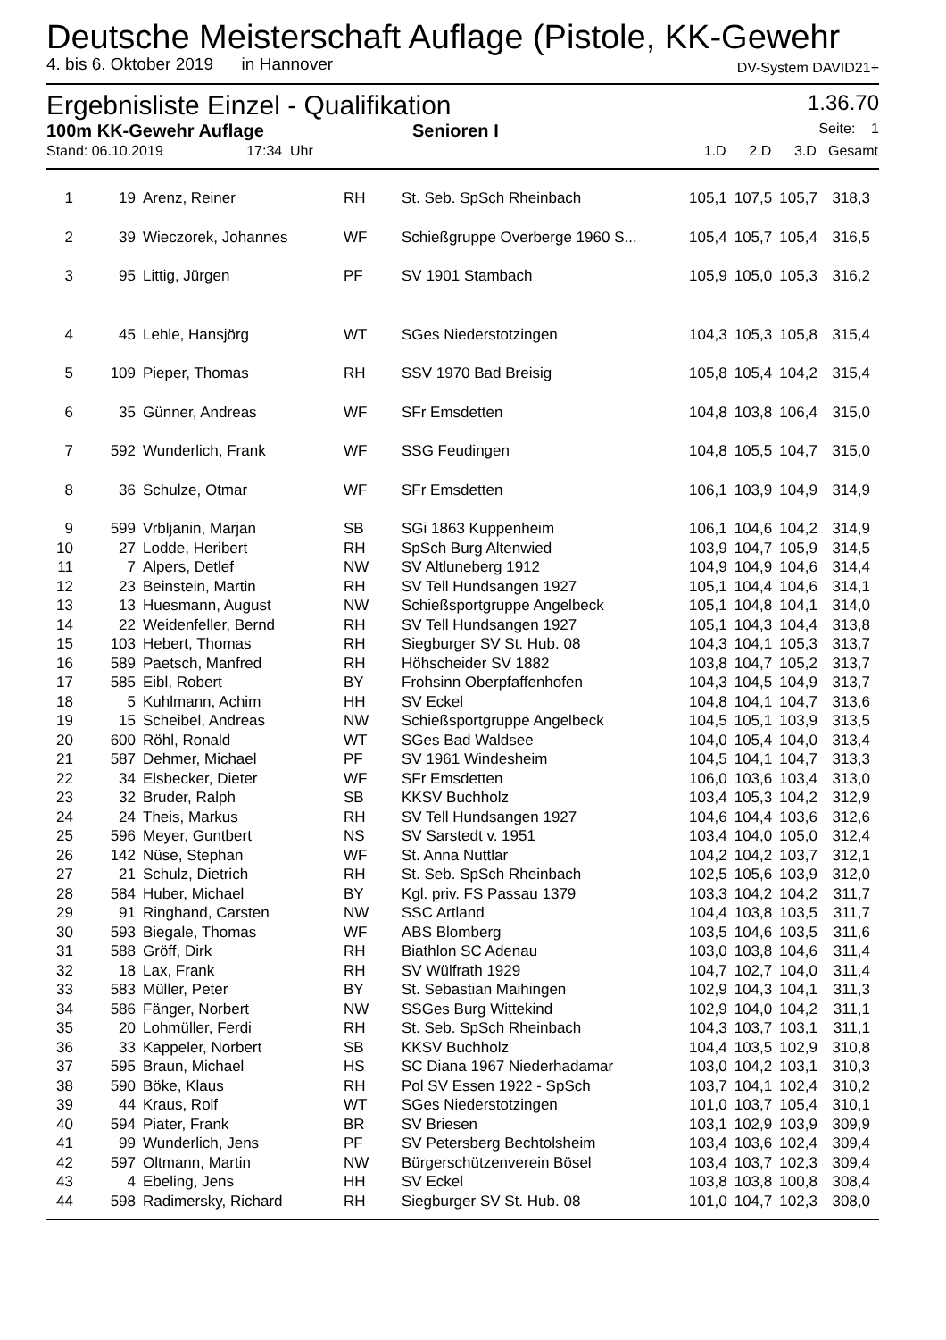Deutsche Meisterschaft Auflage (Pistole, KK-Gewehr
4. bis 6. Oktober 2019 in Hannover DV-System DAVID21+
Ergebnisliste Einzel - Qualifikation 1.36.70
100m KK-Gewehr Auflage Senioren I Seite: 1
| Stand: 06.10.2019 17:34 Uhr | | | | | 1.D | 2.D | 3.D | Gesamt |
| 1 | 19 | Arenz, Reiner | RH | St. Seb. SpSch Rheinbach | 105,1 | 107,5 | 105,7 | 318,3 |
| 2 | 39 | Wieczorek, Johannes | WF | Schießgruppe Overberge 1960 S... | 105,4 | 105,7 | 105,4 | 316,5 |
| 3 | 95 | Littig, Jürgen | PF | SV 1901 Stambach | 105,9 | 105,0 | 105,3 | 316,2 |
| 4 | 45 | Lehle, Hansjörg | WT | SGes Niederstotzingen | 104,3 | 105,3 | 105,8 | 315,4 |
| 5 | 109 | Pieper, Thomas | RH | SSV 1970 Bad Breisig | 105,8 | 105,4 | 104,2 | 315,4 |
| 6 | 35 | Günner, Andreas | WF | SFr Emsdetten | 104,8 | 103,8 | 106,4 | 315,0 |
| 7 | 592 | Wunderlich, Frank | WF | SSG Feudingen | 104,8 | 105,5 | 104,7 | 315,0 |
| 8 | 36 | Schulze, Otmar | WF | SFr Emsdetten | 106,1 | 103,9 | 104,9 | 314,9 |
| 9 | 599 | Vrbljanin, Marjan | SB | SGi 1863 Kuppenheim | 106,1 | 104,6 | 104,2 | 314,9 |
| 10 | 27 | Lodde, Heribert | RH | SpSch Burg Altenwied | 103,9 | 104,7 | 105,9 | 314,5 |
| 11 | 7 | Alpers, Detlef | NW | SV Altluneberg 1912 | 104,9 | 104,9 | 104,6 | 314,4 |
| 12 | 23 | Beinstein, Martin | RH | SV Tell Hundsangen 1927 | 105,1 | 104,4 | 104,6 | 314,1 |
| 13 | 13 | Huesmann, August | NW | Schießsportgruppe Angelbeck | 105,1 | 104,8 | 104,1 | 314,0 |
| 14 | 22 | Weidenfeller, Bernd | RH | SV Tell Hundsangen 1927 | 105,1 | 104,3 | 104,4 | 313,8 |
| 15 | 103 | Hebert, Thomas | RH | Siegburger SV St. Hub. 08 | 104,3 | 104,1 | 105,3 | 313,7 |
| 16 | 589 | Paetsch, Manfred | RH | Höhscheider SV 1882 | 103,8 | 104,7 | 105,2 | 313,7 |
| 17 | 585 | Eibl, Robert | BY | Frohsinn Oberpfaffenhofen | 104,3 | 104,5 | 104,9 | 313,7 |
| 18 | 5 | Kuhlmann, Achim | HH | SV Eckel | 104,8 | 104,1 | 104,7 | 313,6 |
| 19 | 15 | Scheibel, Andreas | NW | Schießsportgruppe Angelbeck | 104,5 | 105,1 | 103,9 | 313,5 |
| 20 | 600 | Röhl, Ronald | WT | SGes Bad Waldsee | 104,0 | 105,4 | 104,0 | 313,4 |
| 21 | 587 | Dehmer, Michael | PF | SV 1961 Windesheim | 104,5 | 104,1 | 104,7 | 313,3 |
| 22 | 34 | Elsbecker, Dieter | WF | SFr Emsdetten | 106,0 | 103,6 | 103,4 | 313,0 |
| 23 | 32 | Bruder, Ralph | SB | KKSV Buchholz | 103,4 | 105,3 | 104,2 | 312,9 |
| 24 | 24 | Theis, Markus | RH | SV Tell Hundsangen 1927 | 104,6 | 104,4 | 103,6 | 312,6 |
| 25 | 596 | Meyer, Guntbert | NS | SV Sarstedt v. 1951 | 103,4 | 104,0 | 105,0 | 312,4 |
| 26 | 142 | Nüse, Stephan | WF | St. Anna Nuttlar | 104,2 | 104,2 | 103,7 | 312,1 |
| 27 | 21 | Schulz, Dietrich | RH | St. Seb. SpSch Rheinbach | 102,5 | 105,6 | 103,9 | 312,0 |
| 28 | 584 | Huber, Michael | BY | Kgl. priv. FS Passau 1379 | 103,3 | 104,2 | 104,2 | 311,7 |
| 29 | 91 | Ringhand, Carsten | NW | SSC Artland | 104,4 | 103,8 | 103,5 | 311,7 |
| 30 | 593 | Biegale, Thomas | WF | ABS Blomberg | 103,5 | 104,6 | 103,5 | 311,6 |
| 31 | 588 | Gröff, Dirk | RH | Biathlon SC Adenau | 103,0 | 103,8 | 104,6 | 311,4 |
| 32 | 18 | Lax, Frank | RH | SV Wülfrath 1929 | 104,7 | 102,7 | 104,0 | 311,4 |
| 33 | 583 | Müller, Peter | BY | St. Sebastian Maihingen | 102,9 | 104,3 | 104,1 | 311,3 |
| 34 | 586 | Fänger, Norbert | NW | SSGes Burg Wittekind | 102,9 | 104,0 | 104,2 | 311,1 |
| 35 | 20 | Lohmüller, Ferdi | RH | St. Seb. SpSch Rheinbach | 104,3 | 103,7 | 103,1 | 311,1 |
| 36 | 33 | Kappeler, Norbert | SB | KKSV Buchholz | 104,4 | 103,5 | 102,9 | 310,8 |
| 37 | 595 | Braun, Michael | HS | SC Diana 1967 Niederhadamar | 103,0 | 104,2 | 103,1 | 310,3 |
| 38 | 590 | Böke, Klaus | RH | Pol SV Essen 1922 - SpSch | 103,7 | 104,1 | 102,4 | 310,2 |
| 39 | 44 | Kraus, Rolf | WT | SGes Niederstotzingen | 101,0 | 103,7 | 105,4 | 310,1 |
| 40 | 594 | Piater, Frank | BR | SV Briesen | 103,1 | 102,9 | 103,9 | 309,9 |
| 41 | 99 | Wunderlich, Jens | PF | SV Petersberg Bechtolsheim | 103,4 | 103,6 | 102,4 | 309,4 |
| 42 | 597 | Oltmann, Martin | NW | Bürgerschützenverein Bösel | 103,4 | 103,7 | 102,3 | 309,4 |
| 43 | 4 | Ebeling, Jens | HH | SV Eckel | 103,8 | 103,8 | 100,8 | 308,4 |
| 44 | 598 | Radimersky, Richard | RH | Siegburger SV St. Hub. 08 | 101,0 | 104,7 | 102,3 | 308,0 |